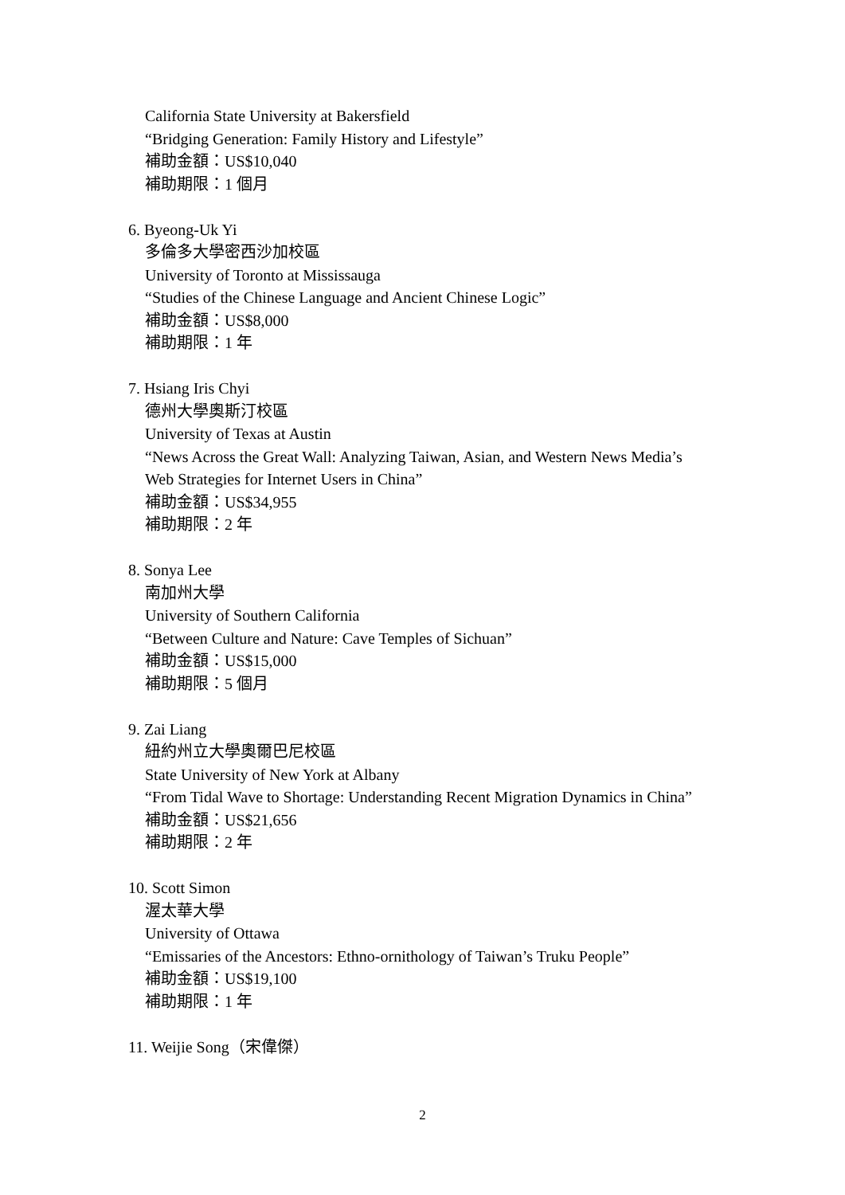California State University at Bakersfield
“Bridging Generation: Family History and Lifestyle”
補助金額：US$10,040
補助期限：1 個月
6. Byeong-Uk Yi
多倫多大學密西沙加校區
University of Toronto at Mississauga
“Studies of the Chinese Language and Ancient Chinese Logic”
補助金額：US$8,000
補助期限：1 年
7. Hsiang Iris Chyi
德州大學奧斯汀校區
University of Texas at Austin
“News Across the Great Wall: Analyzing Taiwan, Asian, and Western News Media’s Web Strategies for Internet Users in China”
補助金額：US$34,955
補助期限：2 年
8. Sonya Lee
南加州大學
University of Southern California
“Between Culture and Nature: Cave Temples of Sichuan”
補助金額：US$15,000
補助期限：5 個月
9. Zai Liang
紐約州立大學奧爾巴尼校區
State University of New York at Albany
“From Tidal Wave to Shortage: Understanding Recent Migration Dynamics in China”
補助金額：US$21,656
補助期限：2 年
10. Scott Simon
渥太華大學
University of Ottawa
“Emissaries of the Ancestors: Ethno-ornithology of Taiwan’s Truku People”
補助金額：US$19,100
補助期限：1 年
11. Weijie Song（宋偉傑）
2